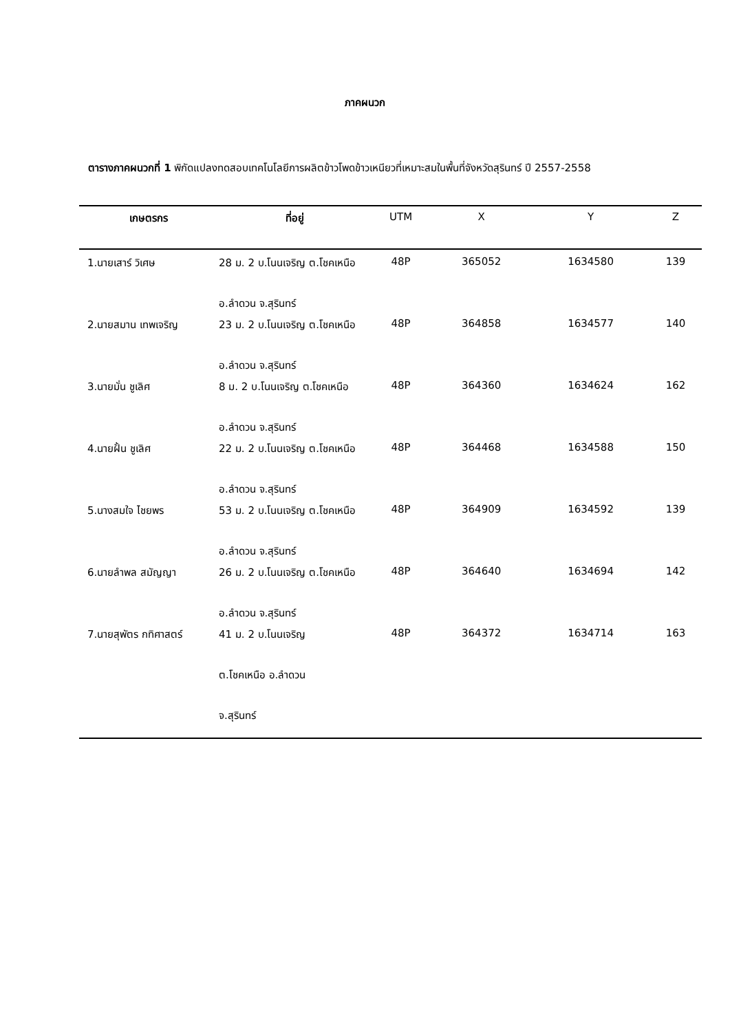ภาคผนวก
ตารางภาคผนวกที่ 1 พิกัดแปลงทดสอบเทคโนโลยีการผลิตข้าวโพดข้าวเหนียวที่เหมาะสมในพื้นที่จังหวัดสุรินทร์ ปี 2557-2558
| เกษตรกร | ที่อยู่ | UTM | X | Y | Z |
| --- | --- | --- | --- | --- | --- |
| 1.นายเสาร์ วิเศษ | 28 ม. 2 บ.โนนเจริญ ต.โชคเหนือ อ.ลำดวน จ.สุรินทร์ | 48P | 365052 | 1634580 | 139 |
| 2.นายสมาน เทพเจริญ | 23 ม. 2 บ.โนนเจริญ ต.โชคเหนือ อ.ลำดวน จ.สุรินทร์ | 48P | 364858 | 1634577 | 140 |
| 3.นายมั่น ชูเลิศ | 8 ม. 2 บ.โนนเจริญ ต.โชคเหนือ อ.ลำดวน จ.สุรินทร์ | 48P | 364360 | 1634624 | 162 |
| 4.นายฝั้น ชูเลิศ | 22 ม. 2 บ.โนนเจริญ ต.โชคเหนือ อ.ลำดวน จ.สุรินทร์ | 48P | 364468 | 1634588 | 150 |
| 5.นางสมใจ ไชยพร | 53 ม. 2 บ.โนนเจริญ ต.โชคเหนือ อ.ลำดวน จ.สุรินทร์ | 48P | 364909 | 1634592 | 139 |
| 6.นายลำพล สมัญญา | 26 ม. 2 บ.โนนเจริญ ต.โชคเหนือ อ.ลำดวน จ.สุรินทร์ | 48P | 364640 | 1634694 | 142 |
| 7.นายสุพัตร กทิศาสตร์ | 41 ม. 2 บ.โนนเจริญ ต.โชคเหนือ อ.ลำดวน จ.สุรินทร์ | 48P | 364372 | 1634714 | 163 |